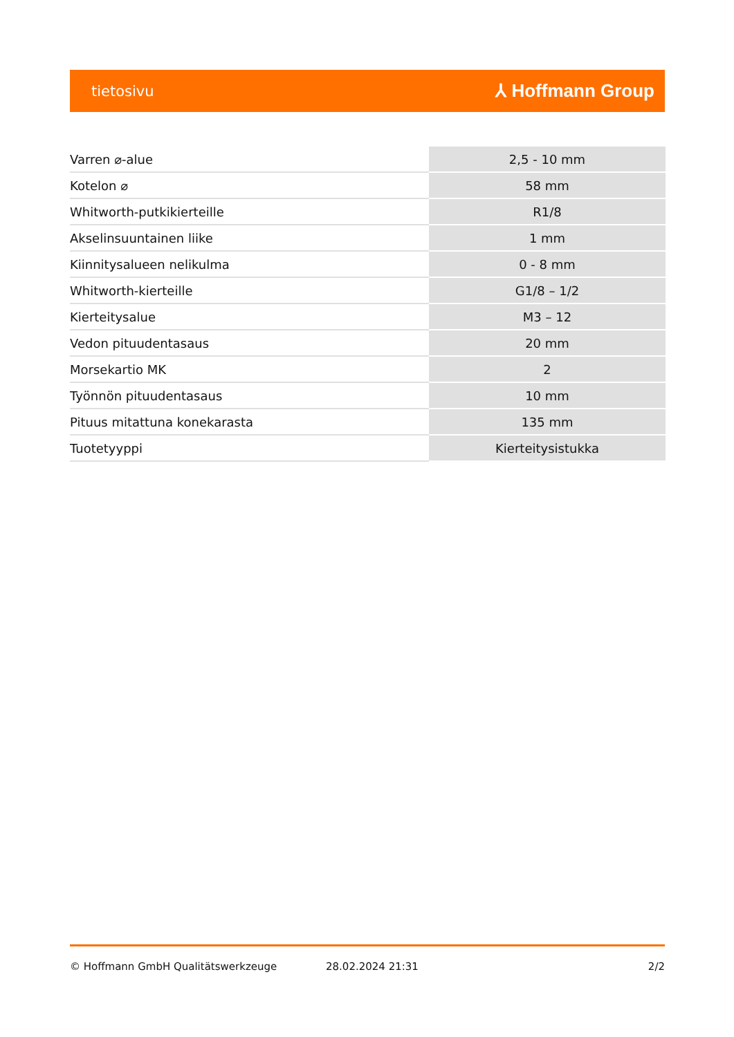tietosivu ⅄ Hoffmann Group
| Varren ⌀-alue | 2,5 - 10 mm |
| Kotelon ⌀ | 58 mm |
| Whitworth-putkikierteille | R1/8 |
| Akselinsuuntainen liike | 1 mm |
| Kiinnitysalueen nelikulma | 0 - 8 mm |
| Whitworth-kierteille | G1/8 – 1/2 |
| Kierteitysalue | M3 – 12 |
| Vedon pituudentasaus | 20 mm |
| Morsekartio MK | 2 |
| Työnnön pituudentasaus | 10 mm |
| Pituus mitattuna konekarasta | 135 mm |
| Tuotetyyppi | Kierteitysistukka |
© Hoffmann GmbH Qualitätswerkzeuge 28.02.2024 21:31 2/2